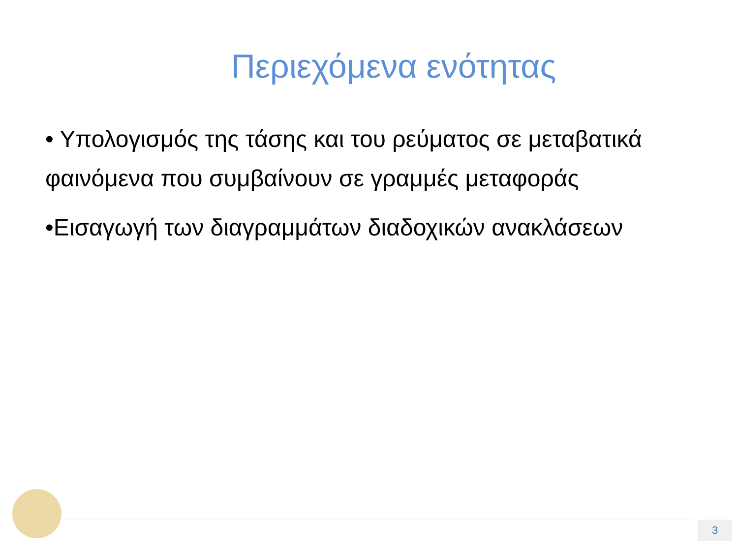Περιεχόμενα ενότητας
• Υπολογισμός της τάσης και του ρεύματος σε μεταβατικά φαινόμενα που συμβαίνουν σε γραμμές μεταφοράς
•Εισαγωγή των διαγραμμάτων διαδοχικών ανακλάσεων
3